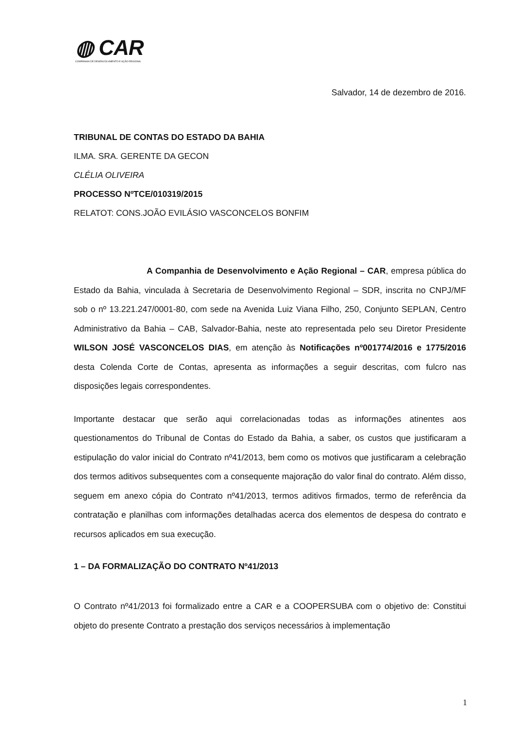◍ CAR
COMPANHIA DE DESENVOLVIMENTO E AÇÃO REGIONAL
Salvador, 14 de dezembro de 2016.
TRIBUNAL DE CONTAS DO ESTADO DA BAHIA
ILMA. SRA. GERENTE DA GECON
CLÉLIA OLIVEIRA
PROCESSO NºTCE/010319/2015
RELATOT: CONS.JOÃO EVILÁSIO VASCONCELOS BONFIM
A Companhia de Desenvolvimento e Ação Regional – CAR, empresa pública do Estado da Bahia, vinculada à Secretaria de Desenvolvimento Regional – SDR, inscrita no CNPJ/MF sob o nº 13.221.247/0001-80, com sede na Avenida Luiz Viana Filho, 250, Conjunto SEPLAN, Centro Administrativo da Bahia – CAB, Salvador-Bahia, neste ato representada pelo seu Diretor Presidente WILSON JOSÉ VASCONCELOS DIAS, em atenção às Notificações nº001774/2016 e 1775/2016 desta Colenda Corte de Contas, apresenta as informações a seguir descritas, com fulcro nas disposições legais correspondentes.
Importante destacar que serão aqui correlacionadas todas as informações atinentes aos questionamentos do Tribunal de Contas do Estado da Bahia, a saber, os custos que justificaram a estipulação do valor inicial do Contrato nº41/2013, bem como os motivos que justificaram a celebração dos termos aditivos subsequentes com a consequente majoração do valor final do contrato. Além disso, seguem em anexo cópia do Contrato nº41/2013, termos aditivos firmados, termo de referência da contratação e planilhas com informações detalhadas acerca dos elementos de despesa do contrato e recursos aplicados em sua execução.
1 – DA FORMALIZAÇÃO DO CONTRATO Nº41/2013
O Contrato nº41/2013 foi formalizado entre a CAR e a COOPERSUBA com o objetivo de: Constitui objeto do presente Contrato a prestação dos serviços necessários à implementação
1